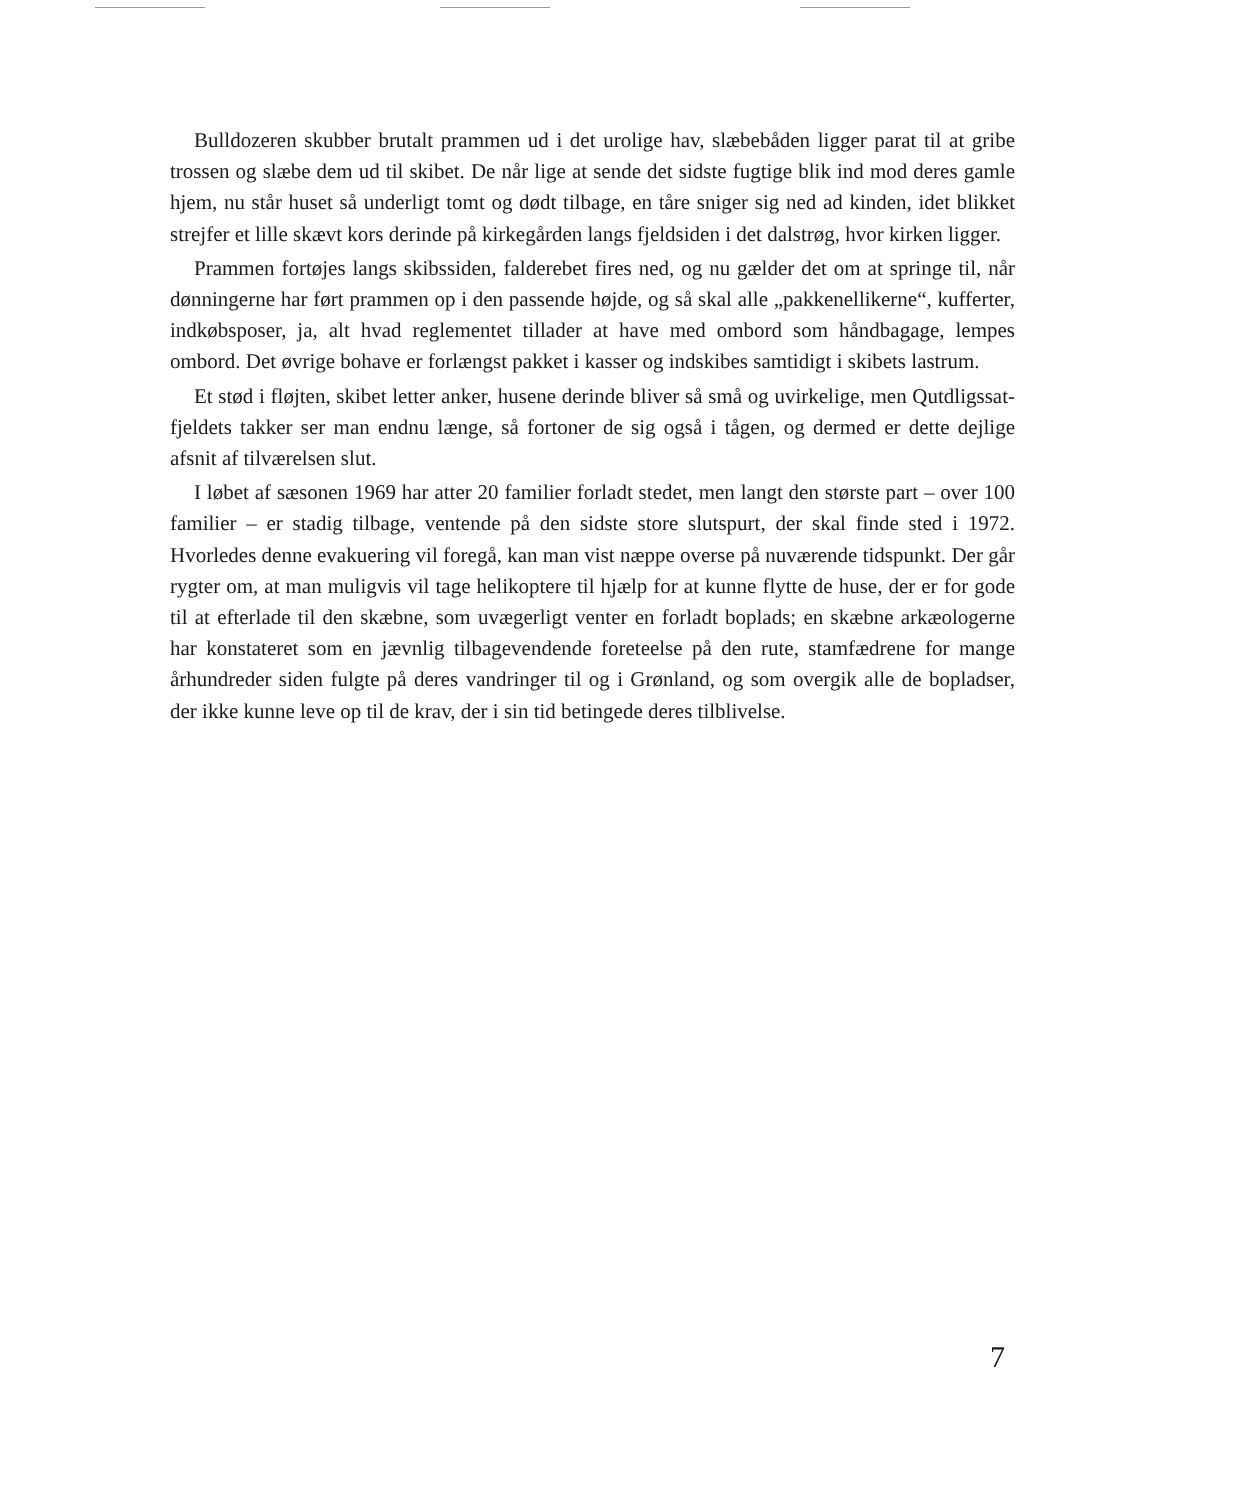Bulldozeren skubber brutalt prammen ud i det urolige hav, slæbebåden ligger parat til at gribe trossen og slæbe dem ud til skibet. De når lige at sende det sidste fugtige blik ind mod deres gamle hjem, nu står huset så underligt tomt og dødt tilbage, en tåre sniger sig ned ad kinden, idet blikket strejfer et lille skævt kors derinde på kirkegården langs fjeldsiden i det dalstrøg, hvor kirken ligger.
Prammen fortøjes langs skibssiden, falderebet fires ned, og nu gælder det om at springe til, når dønningerne har ført prammen op i den passende højde, og så skal alle „pakkenellikerne“, kufferter, indkøbsposer, ja, alt hvad reglementet tillader at have med ombord som håndbagage, lempes ombord. Det øvrige bohave er forlængst pakket i kasser og indskibes samtidigt i skibets lastrum.
Et stød i fløjten, skibet letter anker, husene derinde bliver så små og uvirkelige, men Qutdligssat-fjeldets takker ser man endnu længe, så fortoner de sig også i tågen, og dermed er dette dejlige afsnit af tilværelsen slut.
I løbet af sæsonen 1969 har atter 20 familier forladt stedet, men langt den største part – over 100 familier – er stadig tilbage, ventende på den sidste store slutspurt, der skal finde sted i 1972. Hvorledes denne evakuering vil foregå, kan man vist næppe overse på nuværende tidspunkt. Der går rygter om, at man muligvis vil tage helikoptere til hjælp for at kunne flytte de huse, der er for gode til at efterlade til den skæbne, som uvægerligt venter en forladt boplads; en skæbne arkæologerne har konstateret som en jævnlig tilbagevendende foreteelse på den rute, stamfædrene for mange århundreder siden fulgte på deres vandringer til og i Grønland, og som overgik alle de bopladser, der ikke kunne leve op til de krav, der i sin tid betingede deres tilblivelse.
7